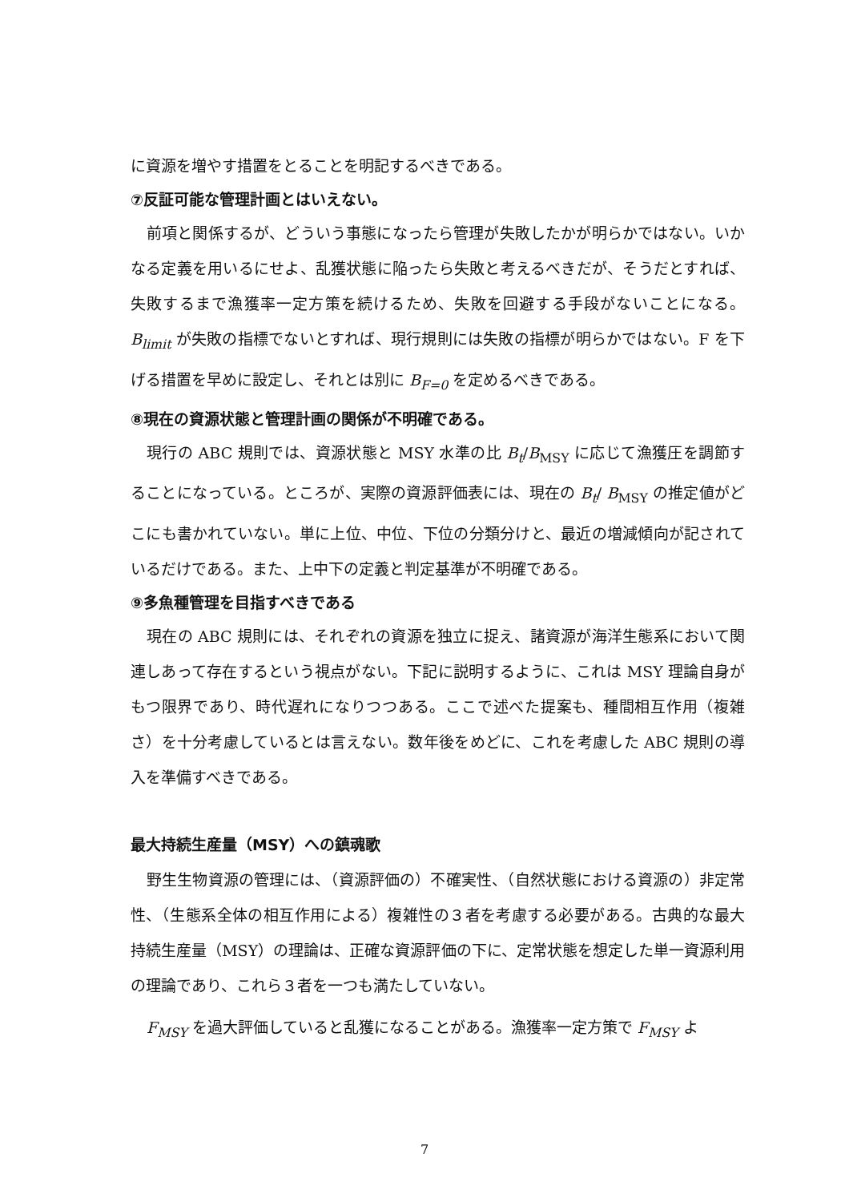に資源を増やす措置をとることを明記するべきである。
⑦反証可能な管理計画とはいえない。
前項と関係するが、どういう事態になったら管理が失敗したかが明らかではない。いかなる定義を用いるにせよ、乱獲状態に陥ったら失敗と考えるべきだが、そうだとすれば、失敗するまで漁獲率一定方策を続けるため、失敗を回避する手段がないことになる。B<sub>limit</sub> が失敗の指標でないとすれば、現行規則には失敗の指標が明らかではない。F を下げる措置を早めに設定し、それとは別に B<sub>F=0</sub> を定めるべきである。
⑧現在の資源状態と管理計画の関係が不明確である。
現行の ABC 規則では、資源状態と MSY 水準の比 B<sub>t</sub>/B<sub>MSY</sub> に応じて漁獲圧を調節することになっている。ところが、実際の資源評価表には、現在の B<sub>t</sub>/ B<sub>MSY</sub> の推定値がどこにも書かれていない。単に上位、中位、下位の分類分けと、最近の増減傾向が記されているだけである。また、上中下の定義と判定基準が不明確である。
⑨多魚種管理を目指すべきである
現在の ABC 規則には、それぞれの資源を独立に捉え、諸資源が海洋生態系において関連しあって存在するという視点がない。下記に説明するように、これは MSY 理論自身がもつ限界であり、時代遅れになりつつある。ここで述べた提案も、種間相互作用（複雑さ）を十分考慮しているとは言えない。数年後をめどに、これを考慮した ABC 規則の導入を準備すべきである。
最大持続生産量（MSY）への鎮魂歌
野生生物資源の管理には、（資源評価の）不確実性、（自然状態における資源の）非定常性、（生態系全体の相互作用による）複雑性の３者を考慮する必要がある。古典的な最大持続生産量（MSY）の理論は、正確な資源評価の下に、定常状態を想定した単一資源利用の理論であり、これら３者を一つも満たしていない。
F<sub>MSY</sub> を過大評価していると乱獲になることがある。漁獲率一定方策で F<sub>MSY</sub> よ
7